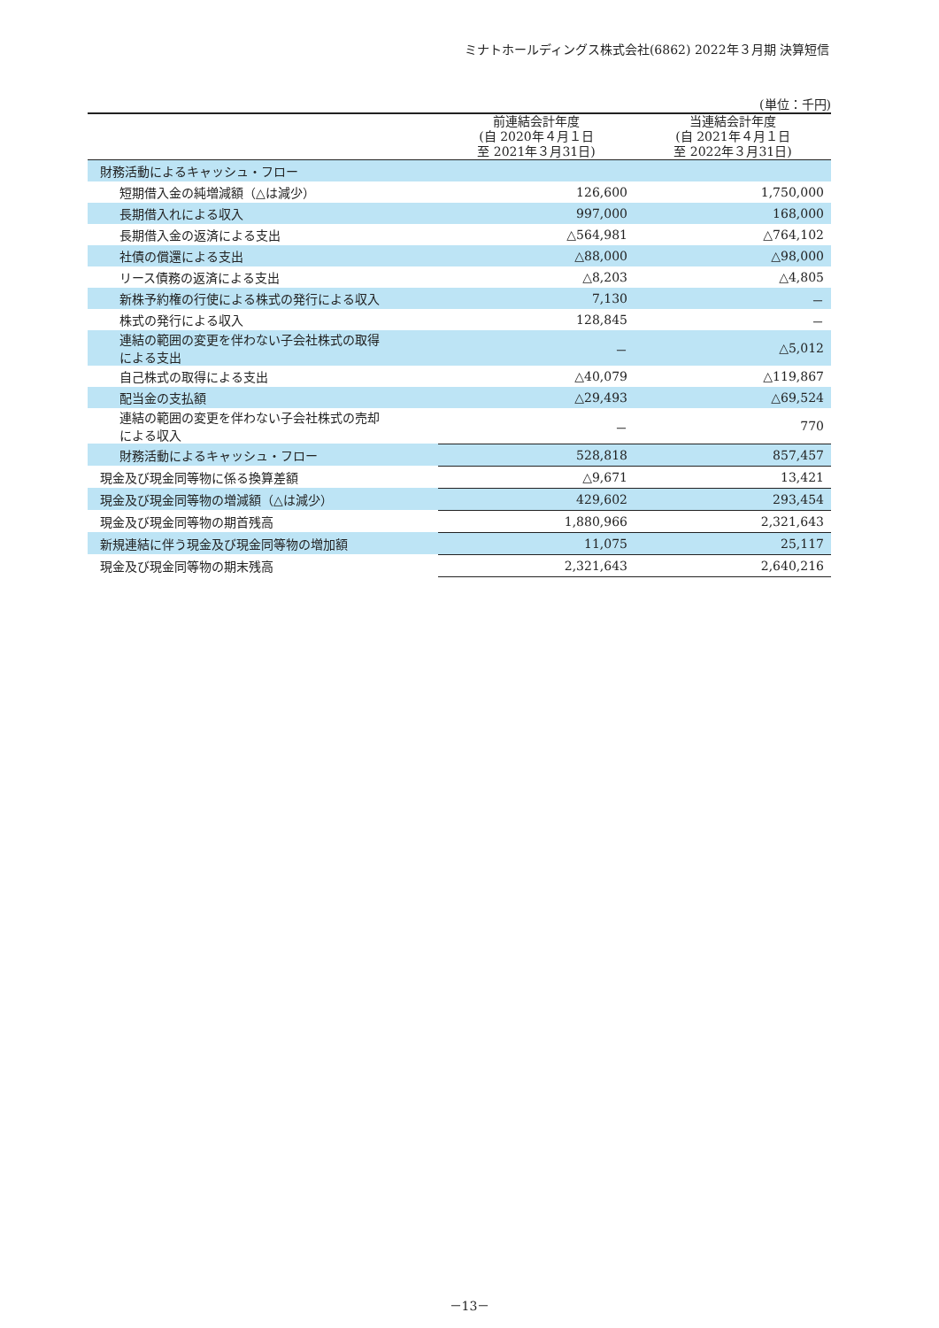ミナトホールディングス株式会社(6862) 2022年３月期 決算短信
(単位：千円)
| | 前連結会計年度 (自 2020年４月１日 至 2021年３月31日) | 当連結会計年度 (自 2021年４月１日 至 2022年３月31日) |
| --- | --- | --- |
| 財務活動によるキャッシュ・フロー | | |
| 短期借入金の純増減額（△は減少） | 126,600 | 1,750,000 |
| 長期借入れによる収入 | 997,000 | 168,000 |
| 長期借入金の返済による支出 | △564,981 | △764,102 |
| 社債の償還による支出 | △88,000 | △98,000 |
| リース債務の返済による支出 | △8,203 | △4,805 |
| 新株予約権の行使による株式の発行による収入 | 7,130 | － |
| 株式の発行による収入 | 128,845 | － |
| 連結の範囲の変更を伴わない子会社株式の取得 による支出 | － | △5,012 |
| 自己株式の取得による支出 | △40,079 | △119,867 |
| 配当金の支払額 | △29,493 | △69,524 |
| 連結の範囲の変更を伴わない子会社株式の売却 による収入 | － | 770 |
| 財務活動によるキャッシュ・フロー | 528,818 | 857,457 |
| 現金及び現金同等物に係る換算差額 | △9,671 | 13,421 |
| 現金及び現金同等物の増減額（△は減少） | 429,602 | 293,454 |
| 現金及び現金同等物の期首残高 | 1,880,966 | 2,321,643 |
| 新規連結に伴う現金及び現金同等物の増加額 | 11,075 | 25,117 |
| 現金及び現金同等物の期末残高 | 2,321,643 | 2,640,216 |
－13－